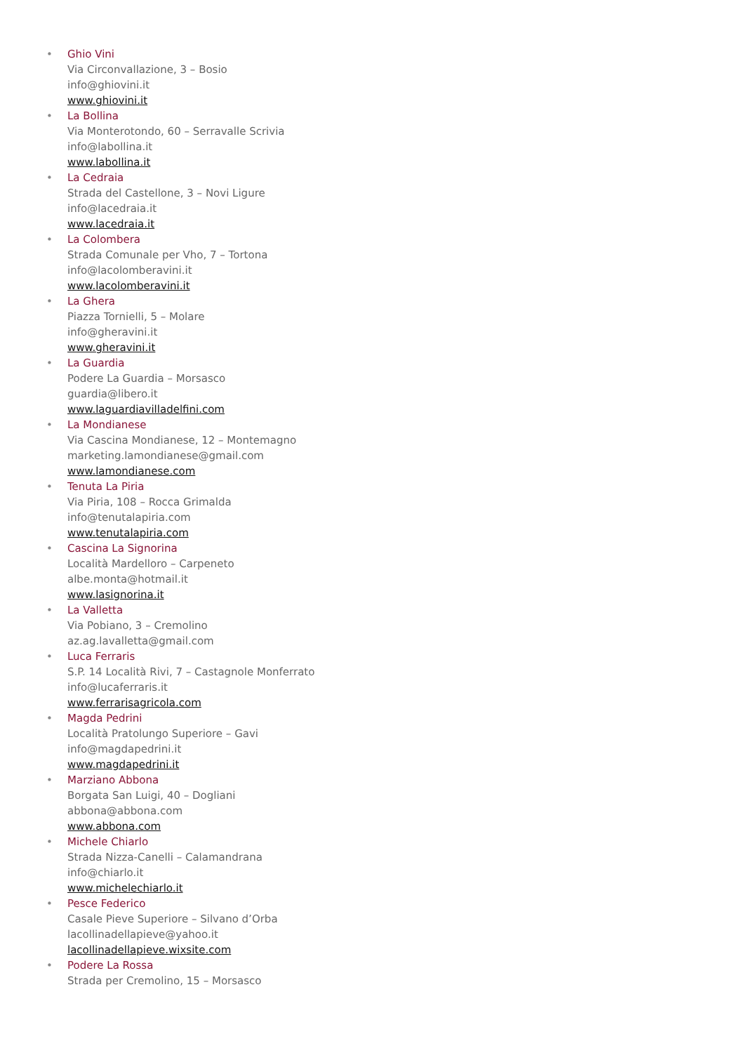•
Ghio Vini
Via Circonvallazione, 3 – Bosio
info@ghiovini.it
www.ghiovini.it
•
La Bollina
Via Monterotondo, 60 – Serravalle Scrivia
info@labollina.it
www.labollina.it
•
La Cedraia
Strada del Castellone, 3 – Novi Ligure
info@lacedraia.it
www.lacedraia.it
•
La Colombera
Strada Comunale per Vho, 7 – Tortona
info@lacolomberavini.it
www.lacolomberavini.it
•
La Ghera
Piazza Tornielli, 5 – Molare
info@gheravini.it
www.gheravini.it
•
La Guardia
Podere La Guardia – Morsasco
guardia@libero.it
www.laguardiavilladelfini.com
•
La Mondianese
Via Cascina Mondianese, 12 – Montemagno
marketing.lamondianese@gmail.com
www.lamondianese.com
•
Tenuta La Piria
Via Piria, 108 – Rocca Grimalda
info@tenutalapiria.com
www.tenutalapiria.com
•
Cascina La Signorina
Località Mardelloro – Carpeneto
albe.monta@hotmail.it
www.lasignorina.it
•
La Valletta
Via Pobiano, 3 – Cremolino
az.ag.lavalletta@gmail.com
•
Luca Ferraris
S.P. 14 Località Rivi, 7 – Castagnole Monferrato
info@lucaferraris.it
www.ferrarisagricola.com
•
Magda Pedrini
Località Pratolungo Superiore – Gavi
info@magdapedrini.it
www.magdapedrini.it
•
Marziano Abbona
Borgata San Luigi, 40 – Dogliani
abbona@abbona.com
www.abbona.com
•
Michele Chiarlo
Strada Nizza-Canelli – Calamandrana
info@chiarlo.it
www.michelechiarlo.it
•
Pesce Federico
Casale Pieve Superiore – Silvano d’Orba
lacollinadellapieve@yahoo.it
lacollinadellapieve.wixsite.com
•
Podere La Rossa
Strada per Cremolino, 15 – Morsasco